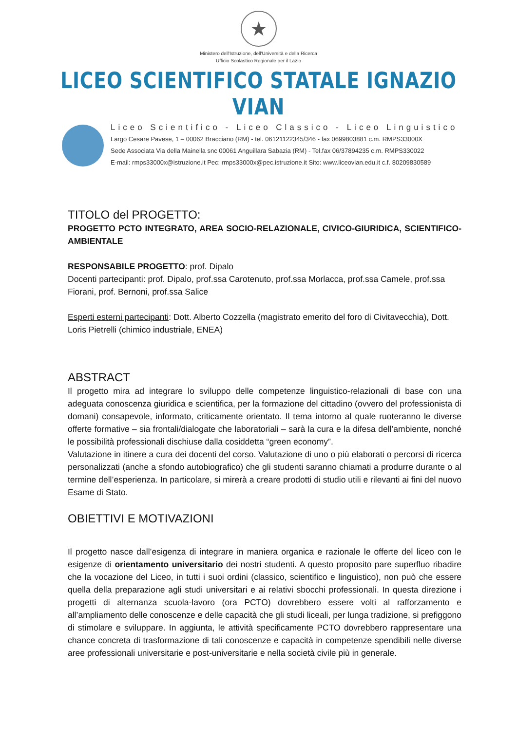★
Ministero dell'Istruzione, dell'Università e della Ricerca
Ufficio Scolastico Regionale per il Lazio
LICEO SCIENTIFICO STATALE IGNAZIO VIAN
Liceo Scientifico - Liceo Classico - Liceo Linguistico
Largo Cesare Pavese, 1 – 00062 Bracciano (RM) - tel. 06121122345/346 - fax 0699803881 c.m. RMPS33000X
Sede Associata Via della Mainella snc 00061 Anguillara Sabazia (RM) - Tel.fax 06/37894235 c.m. RMPS330022
E-mail: rmps33000x@istruzione.it Pec: rmps33000x@pec.istruzione.it Sito: www.liceovian.edu.it c.f. 80209830589
TITOLO del PROGETTO:
PROGETTO PCTO INTEGRATO, AREA SOCIO-RELAZIONALE, CIVICO-GIURIDICA, SCIENTIFICO-AMBIENTALE
RESPONSABILE PROGETTO: prof. Dipalo
Docenti partecipanti: prof. Dipalo, prof.ssa Carotenuto, prof.ssa Morlacca, prof.ssa Camele, prof.ssa Fiorani, prof. Bernoni, prof.ssa Salice
Esperti esterni partecipanti: Dott. Alberto Cozzella (magistrato emerito del foro di Civitavecchia), Dott. Loris Pietrelli (chimico industriale, ENEA)
ABSTRACT
Il progetto mira ad integrare lo sviluppo delle competenze linguistico-relazionali di base con una adeguata conoscenza giuridica e scientifica, per la formazione del cittadino (ovvero del professionista di domani) consapevole, informato, criticamente orientato. Il tema intorno al quale ruoteranno le diverse offerte formative – sia frontali/dialogate che laboratoriali – sarà la cura e la difesa dell’ambiente, nonché le possibilità professionali dischiuse dalla cosiddetta “green economy”.
Valutazione in itinere a cura dei docenti del corso. Valutazione di uno o più elaborati o percorsi di ricerca personalizzati (anche a sfondo autobiografico) che gli studenti saranno chiamati a produrre durante o al termine dell’esperienza. In particolare, si mirerà a creare prodotti di studio utili e rilevanti ai fini del nuovo Esame di Stato.
OBIETTIVI E MOTIVAZIONI
Il progetto nasce dall’esigenza di integrare in maniera organica e razionale le offerte del liceo con le esigenze di orientamento universitario dei nostri studenti. A questo proposito pare superfluo ribadire che la vocazione del Liceo, in tutti i suoi ordini (classico, scientifico e linguistico), non può che essere quella della preparazione agli studi universitari e ai relativi sbocchi professionali. In questa direzione i progetti di alternanza scuola-lavoro (ora PCTO) dovrebbero essere volti al rafforzamento e all’ampliamento delle conoscenze e delle capacità che gli studi liceali, per lunga tradizione, si prefiggono di stimolare e sviluppare. In aggiunta, le attività specificamente PCTO dovrebbero rappresentare una chance concreta di trasformazione di tali conoscenze e capacità in competenze spendibili nelle diverse aree professionali universitarie e post-universitarie e nella società civile più in generale.